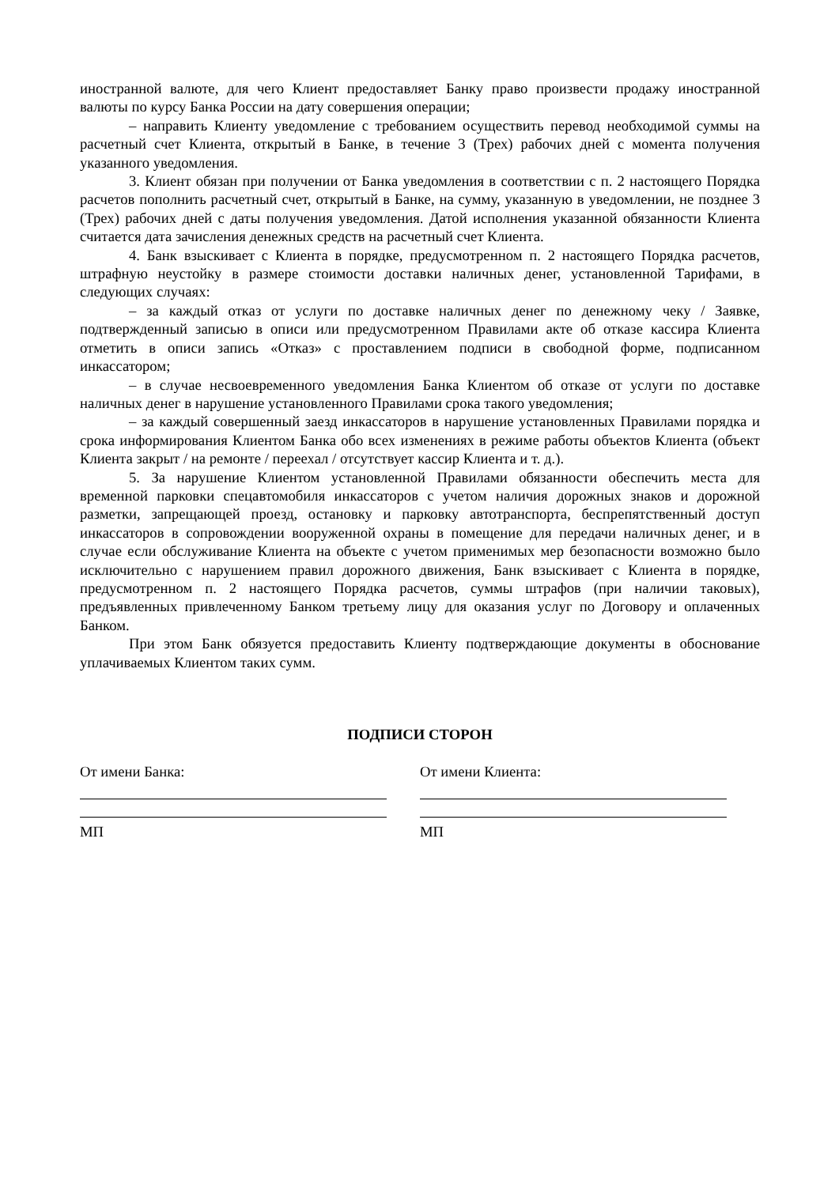иностранной валюте, для чего Клиент предоставляет Банку право произвести продажу иностранной валюты по курсу Банка России на дату совершения операции;
– направить Клиенту уведомление с требованием осуществить перевод необходимой суммы на расчетный счет Клиента, открытый в Банке, в течение 3 (Трех) рабочих дней с момента получения указанного уведомления.
3. Клиент обязан при получении от Банка уведомления в соответствии с п. 2 настоящего Порядка расчетов пополнить расчетный счет, открытый в Банке, на сумму, указанную в уведомлении, не позднее 3 (Трех) рабочих дней с даты получения уведомления. Датой исполнения указанной обязанности Клиента считается дата зачисления денежных средств на расчетный счет Клиента.
4. Банк взыскивает с Клиента в порядке, предусмотренном п. 2 настоящего Порядка расчетов, штрафную неустойку в размере стоимости доставки наличных денег, установленной Тарифами, в следующих случаях:
– за каждый отказ от услуги по доставке наличных денег по денежному чеку / Заявке, подтвержденный записью в описи или предусмотренном Правилами акте об отказе кассира Клиента отметить в описи запись «Отказ» с проставлением подписи в свободной форме, подписанном инкассатором;
– в случае несвоевременного уведомления Банка Клиентом об отказе от услуги по доставке наличных денег в нарушение установленного Правилами срока такого уведомления;
– за каждый совершенный заезд инкассаторов в нарушение установленных Правилами порядка и срока информирования Клиентом Банка обо всех изменениях в режиме работы объектов Клиента (объект Клиента закрыт / на ремонте / переехал / отсутствует кассир Клиента и т. д.).
5. За нарушение Клиентом установленной Правилами обязанности обеспечить места для временной парковки спецавтомобиля инкассаторов с учетом наличия дорожных знаков и дорожной разметки, запрещающей проезд, остановку и парковку автотранспорта, беспрепятственный доступ инкассаторов в сопровождении вооруженной охраны в помещение для передачи наличных денег, и в случае если обслуживание Клиента на объекте с учетом применимых мер безопасности возможно было исключительно с нарушением правил дорожного движения, Банк взыскивает с Клиента в порядке, предусмотренном п. 2 настоящего Порядка расчетов, суммы штрафов (при наличии таковых), предъявленных привлеченному Банком третьему лицу для оказания услуг по Договору и оплаченных Банком.
При этом Банк обязуется предоставить Клиенту подтверждающие документы в обоснование уплачиваемых Клиентом таких сумм.
ПОДПИСИ СТОРОН
От имени Банка:
МП
От имени Клиента:
МП